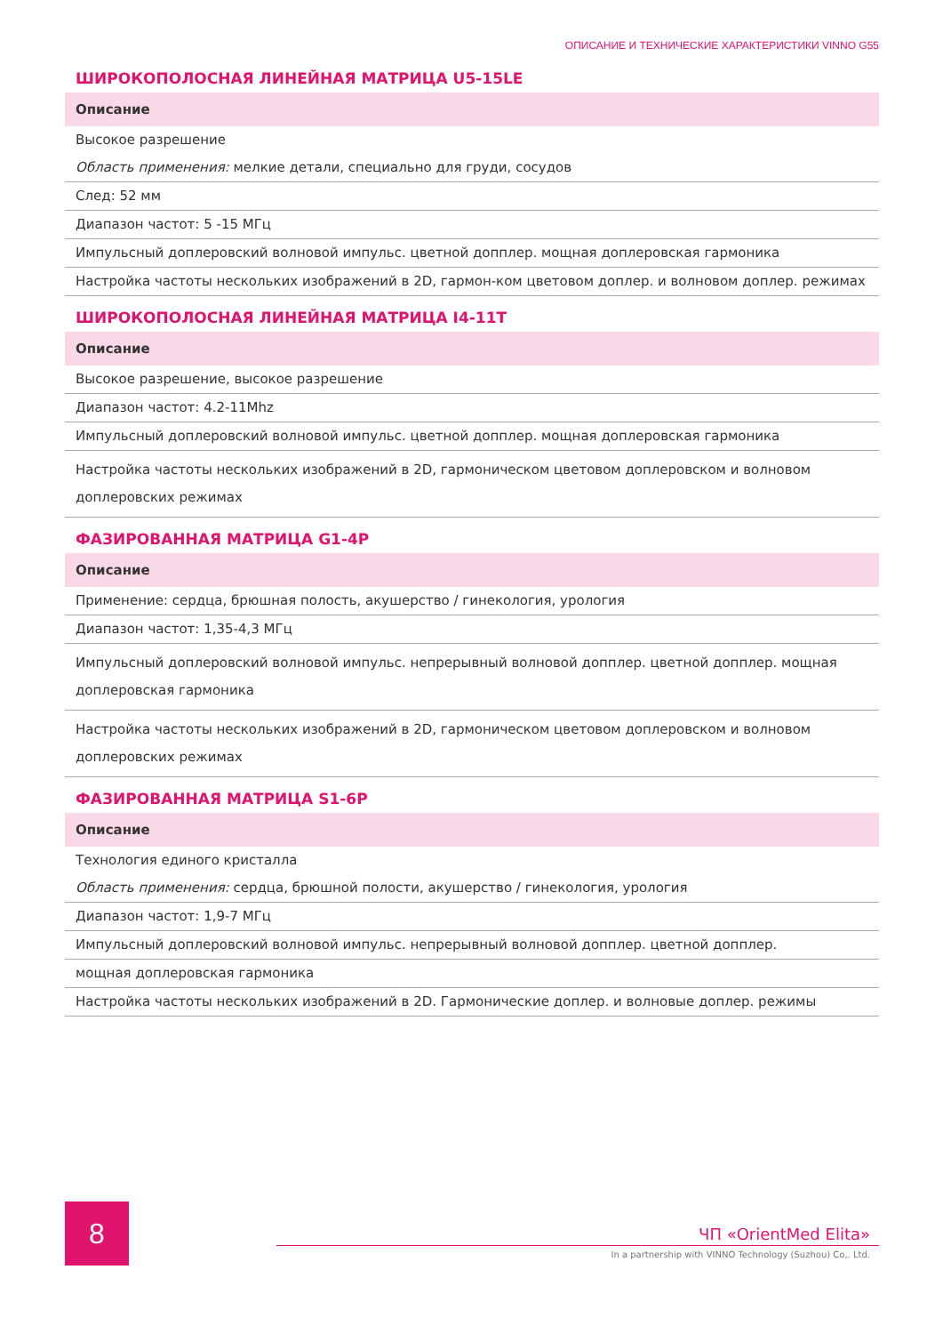ОПИСАНИЕ И ТЕХНИЧЕСКИЕ ХАРАКТЕРИСТИКИ VINNO G55
ШИРОКОПОЛОСНАЯ ЛИНЕЙНАЯ МАТРИЦА U5-15LE
| Описание |
| --- |
| Высокое разрешение |
| Область применения: мелкие детали, специально для груди, сосудов |
| След: 52 мм |
| Диапазон частот: 5 -15 МГц |
| Импульсный доплеровский волновой импульс. цветной допплер. мощная доплеровская гармоника |
| Настройка частоты нескольких изображений в 2D, гармон-ком цветовом доплер. и волновом доплер. режимах |
ШИРОКОПОЛОСНАЯ ЛИНЕЙНАЯ МАТРИЦА I4-11T
| Описание |
| --- |
| Высокое разрешение, высокое разрешение |
| Диапазон частот: 4.2-11Mhz |
| Импульсный доплеровский волновой импульс. цветной допплер. мощная доплеровская гармоника |
| Настройка частоты нескольких изображений в 2D, гармоническом цветовом доплеровском и волновом доплеровских режимах |
ФАЗИРОВАННАЯ МАТРИЦА G1-4P
| Описание |
| --- |
| Применение: сердца, брюшная полость, акушерство / гинекология, урология |
| Диапазон частот: 1,35-4,3 МГц |
| Импульсный доплеровский волновой импульс. непрерывный волновой допплер. цветной допплер. мощная доплеровская гармоника |
| Настройка частоты нескольких изображений в 2D, гармоническом цветовом доплеровском и волновом доплеровских режимах |
ФАЗИРОВАННАЯ МАТРИЦА S1-6P
| Описание |
| --- |
| Технология единого кристалла |
| Область применения: сердца, брюшной полости, акушерство / гинекология, урология |
| Диапазон частот: 1,9-7 МГц |
| Импульсный доплеровский волновой импульс. непрерывный волновой допплер. цветной допплер. |
| мощная доплеровская гармоника |
| Настройка частоты нескольких изображений в 2D. Гармонические доплер. и волновые доплер. режимы |
8
ЧП «OrientMed Elita»
In a partnership with VINNO Technology (Suzhou) Co,. Ltd.